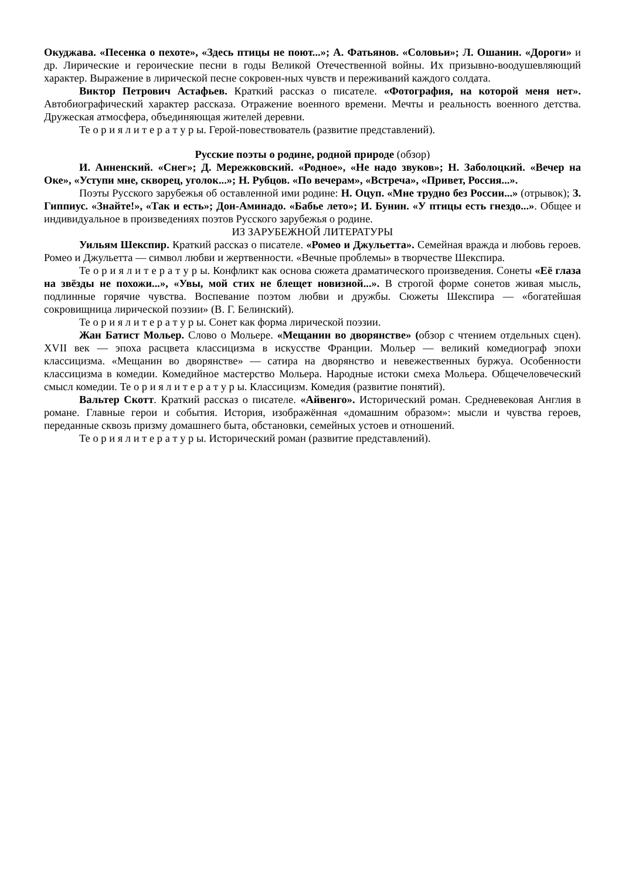Окуджава. «Песенка о пехоте», «Здесь птицы не поют...»; А. Фатьянов. «Соловьи»; Л. Ошанин. «Дороги» и др. Лирические и героические песни в годы Великой Отечественной войны. Их призывно-воодушевляющий характер. Выражение в лирической песне сокровен-ных чувств и переживаний каждого солдата.
Виктор Петрович Астафьев. Краткий рассказ о писателе. «Фотография, на которой меня нет». Автобиографический характер рассказа. Отражение военного времени. Мечты и реальность военного детства. Дружеская атмосфера, объединяющая жителей деревни.
Те о р и я л и т е р а т у р ы. Герой-повествователь (развитие представлений).
Русские поэты о родине, родной природе (обзор)
И. Анненский. «Снег»; Д. Мережковский. «Родное», «Не надо звуков»; Н. Заболоцкий. «Вечер на Оке», «Уступи мне, скворец, уголок...»; Н. Рубцов. «По вечерам», «Встреча», «Привет, Россия...».
Поэты Русского зарубежья об оставленной ими родине: Н. Оцуп. «Мне трудно без России...» (отрывок); З. Гиппиус. «Знайте!», «Так и есть»; Дон-Аминадо. «Бабье лето»; И. Бунин. «У птицы есть гнездо...». Общее и индивидуальное в произведениях поэтов Русского зарубежья о родине.
ИЗ ЗАРУБЕЖНОЙ ЛИТЕРАТУРЫ
Уильям Шекспир. Краткий рассказ о писателе. «Ромео и Джульетта». Семейная вражда и любовь героев. Ромео и Джульетта — символ любви и жертвенности. «Вечные проблемы» в творчестве Шекспира.
Те о р и я л и т е р а т у р ы. Конфликт как основа сюжета драматического произведения. Сонеты «Её глаза на звёзды не похожи...», «Увы, мой стих не блещет новизной...». В строгой форме сонетов живая мысль, подлинные горячие чувства. Воспевание поэтом любви и дружбы. Сюжеты Шекспира — «богатейшая сокровищница лирической поэзии» (В. Г. Белинский).
Те о р и я л и т е р а т у р ы. Сонет как форма лирической поэзии.
Жан Батист Мольер. Слово о Мольере. «Мещанин во дворянстве» (обзор с чтением отдельных сцен). XVII век — эпоха расцвета классицизма в искусстве Франции. Мольер — великий комедиограф эпохи классицизма. «Мещанин во дворянстве» — сатира на дворянство и невежественных буржуа. Особенности классицизма в комедии. Комедийное мастерство Мольера. Народные истоки смеха Мольера. Общечеловеческий смысл комедии. Те о р и я л и т е р а т у р ы. Классицизм. Комедия (развитие понятий).
Вальтер Скотт. Краткий рассказ о писателе. «Айвенго». Исторический роман. Средневековая Англия в романе. Главные герои и события. История, изображённая «домашним образом»: мысли и чувства героев, переданные сквозь призму домашнего быта, обстановки, семейных устоев и отношений.
Те о р и я л и т е р а т у р ы. Исторический роман (развитие представлений).